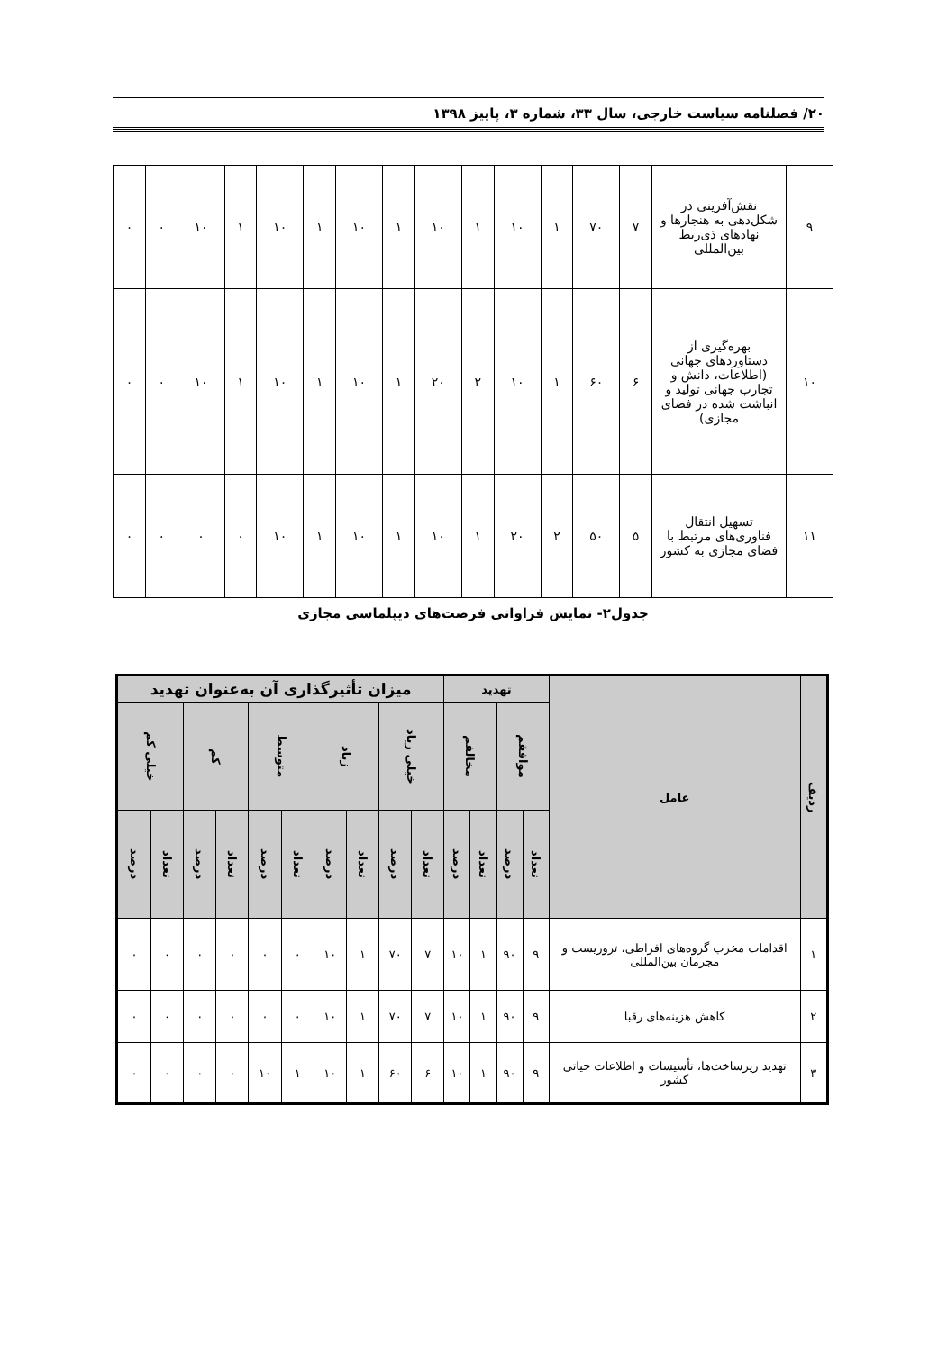۲۰/ فصلنامه سیاست خارجی، سال ۳۳، شماره ۳، پاییز ۱۳۹۸
| ۹ | نقش‌آفرینی در شکل‌دهی به هنجارها و نهادهای ذی‌ربط بین‌المللی | ۷ | ۷۰ | ۱ | ۱۰ | ۱ | ۱۰ | ۱ | ۱۰ | ۱ | ۱۰ | ۱ | ۱۰ | ۰ | ۰ |
| ۱۰ | بهره‌گیری از دستاوردهای جهانی (اطلاعات، دانش و تجارب جهانی تولید و انباشت شده در فضای مجازی) | ۶ | ۶۰ | ۱ | ۱۰ | ۲ | ۲۰ | ۱ | ۱۰ | ۱ | ۱۰ | ۱ | ۱۰ | ۰ | ۰ |
| ۱۱ | تسهیل انتقال فناوری‌های مرتبط با فضای مجازی به کشور | ۵ | ۵۰ | ۲ | ۲۰ | ۱ | ۱۰ | ۱ | ۱۰ | ۱ | ۱۰ | ۰ | ۰ | ۰ | ۰ |
جدول۲- نمایش فراوانی فرصت‌های دیپلماسی مجازی
| ردیف | عامل | تهدید | | | | میزان تأثیرگذاری آن به‌عنوان تهدید | | | | | | | | | |
| --- | --- | --- | --- | --- | --- | --- | --- | --- | --- | --- | --- | --- | --- | --- | --- |
| | | موافقم | | مخالفم | | خیلی زیاد | | زیاد | | متوسط | | کم | | خیلی کم | |
| | | تعداد | درصد | تعداد | درصد | تعداد | درصد | تعداد | درصد | تعداد | درصد | تعداد | درصد | تعداد | درصد |
| ۱ | اقدامات مخرب گروه‌های افراطی، تروریست و مجرمان بین‌المللی | ۹ | ۹۰ | ۱ | ۱۰ | ۷ | ۷۰ | ۱ | ۱۰ | ۰ | ۰ | ۰ | ۰ | ۰ | ۰ |
| ۲ | کاهش هزینه‌های رقبا | ۹ | ۹۰ | ۱ | ۱۰ | ۷ | ۷۰ | ۱ | ۱۰ | ۰ | ۰ | ۰ | ۰ | ۰ | ۰ |
| ۳ | تهدید زیرساخت‌ها، تأسیسات و اطلاعات حیاتی کشور | ۹ | ۹۰ | ۱ | ۱۰ | ۶ | ۶۰ | ۱ | ۱۰ | ۱ | ۱۰ | ۰ | ۰ | ۰ | ۰ |